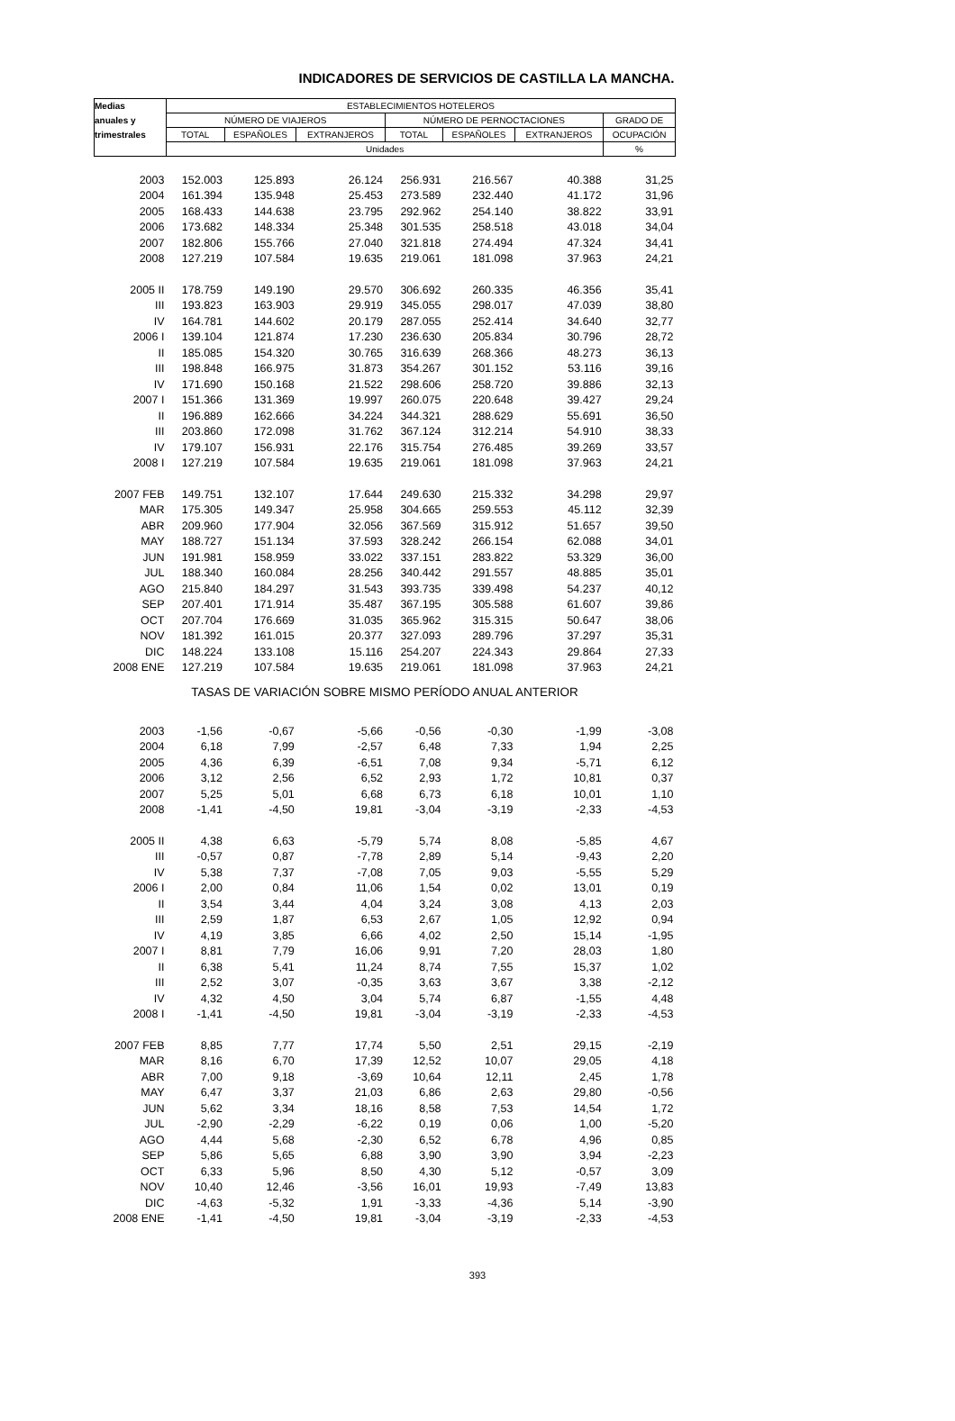INDICADORES DE SERVICIOS DE CASTILLA LA MANCHA.
| Medias | ESTABLECIMIENTOS HOTELEROS | | | | | | |
| --- | --- | --- | --- | --- | --- | --- | --- |
| anuales y | NÚMERO DE VIAJEROS | | | NÚMERO DE PERNOCTACIONES | | | GRADO DE |
| trimestrales | TOTAL | ESPAÑOLES | EXTRANJEROS | TOTAL | ESPAÑOLES | EXTRANJEROS | OCUPACIÓN |
| | Unidades | | | | | | % |
| 2003 | 152.003 | 125.893 | 26.124 | 256.931 | 216.567 | 40.388 | 31,25 |
| 2004 | 161.394 | 135.948 | 25.453 | 273.589 | 232.440 | 41.172 | 31,96 |
| 2005 | 168.433 | 144.638 | 23.795 | 292.962 | 254.140 | 38.822 | 33,91 |
| 2006 | 173.682 | 148.334 | 25.348 | 301.535 | 258.518 | 43.018 | 34,04 |
| 2007 | 182.806 | 155.766 | 27.040 | 321.818 | 274.494 | 47.324 | 34,41 |
| 2008 | 127.219 | 107.584 | 19.635 | 219.061 | 181.098 | 37.963 | 24,21 |
| 2005 II | 178.759 | 149.190 | 29.570 | 306.692 | 260.335 | 46.356 | 35,41 |
| III | 193.823 | 163.903 | 29.919 | 345.055 | 298.017 | 47.039 | 38,80 |
| IV | 164.781 | 144.602 | 20.179 | 287.055 | 252.414 | 34.640 | 32,77 |
| 2006 I | 139.104 | 121.874 | 17.230 | 236.630 | 205.834 | 30.796 | 28,72 |
| II | 185.085 | 154.320 | 30.765 | 316.639 | 268.366 | 48.273 | 36,13 |
| III | 198.848 | 166.975 | 31.873 | 354.267 | 301.152 | 53.116 | 39,16 |
| IV | 171.690 | 150.168 | 21.522 | 298.606 | 258.720 | 39.886 | 32,13 |
| 2007 I | 151.366 | 131.369 | 19.997 | 260.075 | 220.648 | 39.427 | 29,24 |
| II | 196.889 | 162.666 | 34.224 | 344.321 | 288.629 | 55.691 | 36,50 |
| III | 203.860 | 172.098 | 31.762 | 367.124 | 312.214 | 54.910 | 38,33 |
| IV | 179.107 | 156.931 | 22.176 | 315.754 | 276.485 | 39.269 | 33,57 |
| 2008 I | 127.219 | 107.584 | 19.635 | 219.061 | 181.098 | 37.963 | 24,21 |
| 2007 FEB | 149.751 | 132.107 | 17.644 | 249.630 | 215.332 | 34.298 | 29,97 |
| MAR | 175.305 | 149.347 | 25.958 | 304.665 | 259.553 | 45.112 | 32,39 |
| ABR | 209.960 | 177.904 | 32.056 | 367.569 | 315.912 | 51.657 | 39,50 |
| MAY | 188.727 | 151.134 | 37.593 | 328.242 | 266.154 | 62.088 | 34,01 |
| JUN | 191.981 | 158.959 | 33.022 | 337.151 | 283.822 | 53.329 | 36,00 |
| JUL | 188.340 | 160.084 | 28.256 | 340.442 | 291.557 | 48.885 | 35,01 |
| AGO | 215.840 | 184.297 | 31.543 | 393.735 | 339.498 | 54.237 | 40,12 |
| SEP | 207.401 | 171.914 | 35.487 | 367.195 | 305.588 | 61.607 | 39,86 |
| OCT | 207.704 | 176.669 | 31.035 | 365.962 | 315.315 | 50.647 | 38,06 |
| NOV | 181.392 | 161.015 | 20.377 | 327.093 | 289.796 | 37.297 | 35,31 |
| DIC | 148.224 | 133.108 | 15.116 | 254.207 | 224.343 | 29.864 | 27,33 |
| 2008 ENE | 127.219 | 107.584 | 19.635 | 219.061 | 181.098 | 37.963 | 24,21 |
| TASAS DE VARIACIÓN SOBRE MISMO PERÍODO ANUAL ANTERIOR | | | | | | | |
| 2003 | -1,56 | -0,67 | -5,66 | -0,56 | -0,30 | -1,99 | -3,08 |
| 2004 | 6,18 | 7,99 | -2,57 | 6,48 | 7,33 | 1,94 | 2,25 |
| 2005 | 4,36 | 6,39 | -6,51 | 7,08 | 9,34 | -5,71 | 6,12 |
| 2006 | 3,12 | 2,56 | 6,52 | 2,93 | 1,72 | 10,81 | 0,37 |
| 2007 | 5,25 | 5,01 | 6,68 | 6,73 | 6,18 | 10,01 | 1,10 |
| 2008 | -1,41 | -4,50 | 19,81 | -3,04 | -3,19 | -2,33 | -4,53 |
| 2005 II | 4,38 | 6,63 | -5,79 | 5,74 | 8,08 | -5,85 | 4,67 |
| III | -0,57 | 0,87 | -7,78 | 2,89 | 5,14 | -9,43 | 2,20 |
| IV | 5,38 | 7,37 | -7,08 | 7,05 | 9,03 | -5,55 | 5,29 |
| 2006 I | 2,00 | 0,84 | 11,06 | 1,54 | 0,02 | 13,01 | 0,19 |
| II | 3,54 | 3,44 | 4,04 | 3,24 | 3,08 | 4,13 | 2,03 |
| III | 2,59 | 1,87 | 6,53 | 2,67 | 1,05 | 12,92 | 0,94 |
| IV | 4,19 | 3,85 | 6,66 | 4,02 | 2,50 | 15,14 | -1,95 |
| 2007 I | 8,81 | 7,79 | 16,06 | 9,91 | 7,20 | 28,03 | 1,80 |
| II | 6,38 | 5,41 | 11,24 | 8,74 | 7,55 | 15,37 | 1,02 |
| III | 2,52 | 3,07 | -0,35 | 3,63 | 3,67 | 3,38 | -2,12 |
| IV | 4,32 | 4,50 | 3,04 | 5,74 | 6,87 | -1,55 | 4,48 |
| 2008 I | -1,41 | -4,50 | 19,81 | -3,04 | -3,19 | -2,33 | -4,53 |
| 2007 FEB | 8,85 | 7,77 | 17,74 | 5,50 | 2,51 | 29,15 | -2,19 |
| MAR | 8,16 | 6,70 | 17,39 | 12,52 | 10,07 | 29,05 | 4,18 |
| ABR | 7,00 | 9,18 | -3,69 | 10,64 | 12,11 | 2,45 | 1,78 |
| MAY | 6,47 | 3,37 | 21,03 | 6,86 | 2,63 | 29,80 | -0,56 |
| JUN | 5,62 | 3,34 | 18,16 | 8,58 | 7,53 | 14,54 | 1,72 |
| JUL | -2,90 | -2,29 | -6,22 | 0,19 | 0,06 | 1,00 | -5,20 |
| AGO | 4,44 | 5,68 | -2,30 | 6,52 | 6,78 | 4,96 | 0,85 |
| SEP | 5,86 | 5,65 | 6,88 | 3,90 | 3,90 | 3,94 | -2,23 |
| OCT | 6,33 | 5,96 | 8,50 | 4,30 | 5,12 | -0,57 | 3,09 |
| NOV | 10,40 | 12,46 | -3,56 | 16,01 | 19,93 | -7,49 | 13,83 |
| DIC | -4,63 | -5,32 | 1,91 | -3,33 | -4,36 | 5,14 | -3,90 |
| 2008 ENE | -1,41 | -4,50 | 19,81 | -3,04 | -3,19 | -2,33 | -4,53 |
393